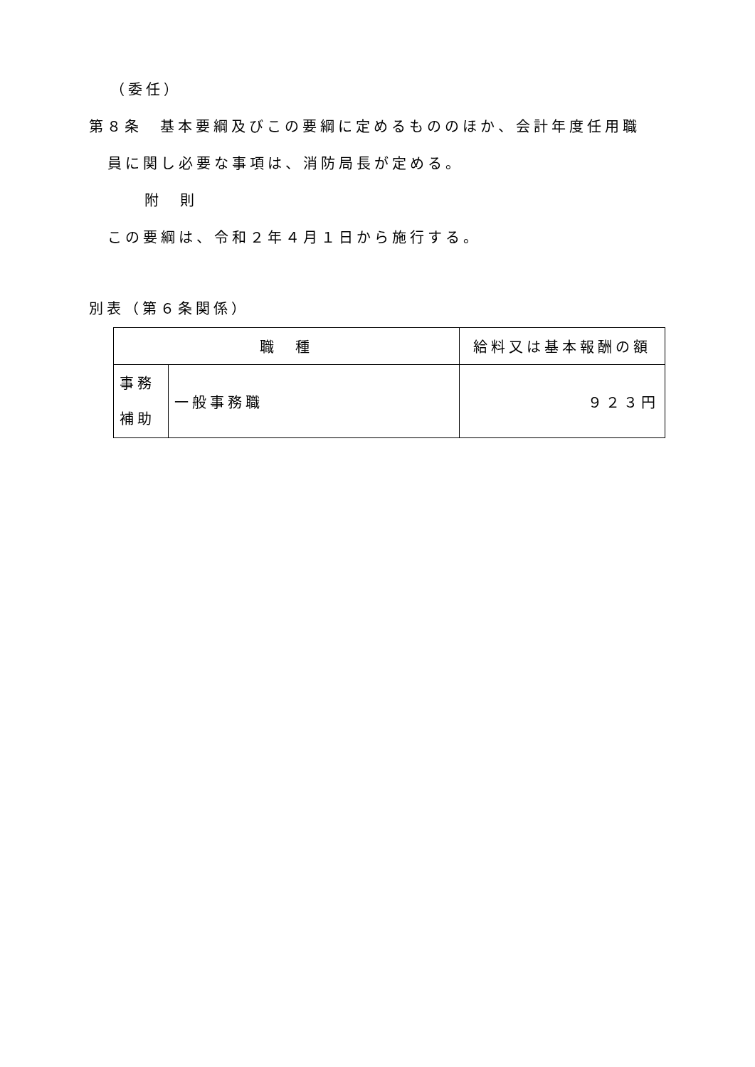（委任）
第８条　基本要綱及びこの要綱に定めるもののほか、会計年度任用職
員に関し必要な事項は、消防局長が定める。
附　則
この要綱は、令和２年４月１日から施行する。
別表（第６条関係）
| 職 種 | | 給料又は基本報酬の額 |
| --- | --- | --- |
| 事務 補助 | 一般事務職 | ９２３円 |